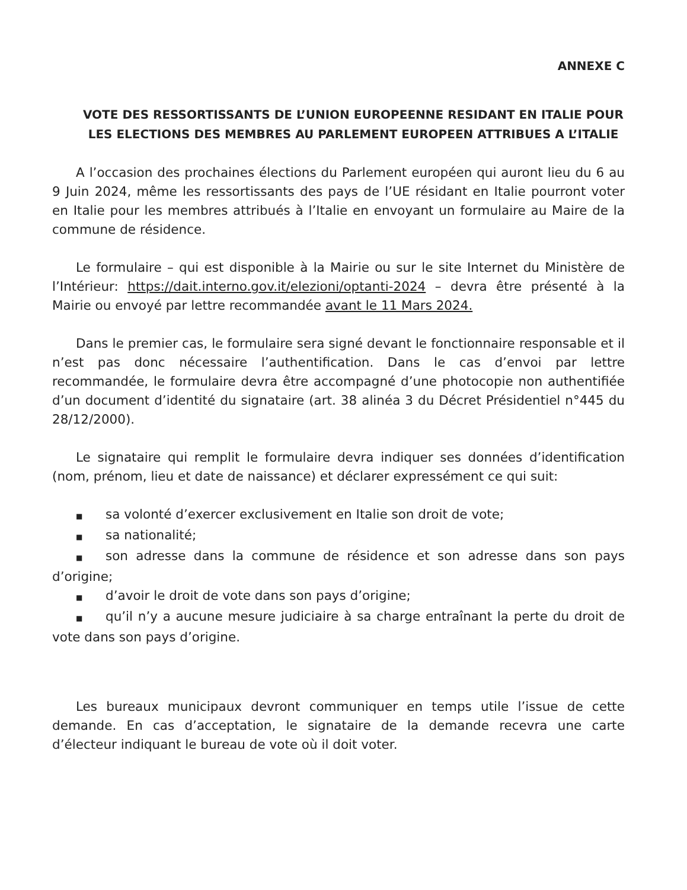ANNEXE C
VOTE DES RESSORTISSANTS DE L’UNION EUROPEENNE RESIDANT EN ITALIE POUR LES ELECTIONS DES MEMBRES AU PARLEMENT EUROPEEN ATTRIBUES A L’ITALIE
A l’occasion des prochaines élections du Parlement européen qui auront lieu du 6 au 9 Juin 2024, même les ressortissants des pays de l’UE résidant en Italie pourront voter en Italie pour les membres attribués à l’Italie en envoyant un formulaire au Maire de la commune de résidence.
Le formulaire – qui est disponible à la Mairie ou sur le site Internet du Ministère de l’Intérieur: https://dait.interno.gov.it/elezioni/optanti-2024 – devra être présenté à la Mairie ou envoyé par lettre recommandée avant le 11 Mars 2024.
Dans le premier cas, le formulaire sera signé devant le fonctionnaire responsable et il n’est pas donc nécessaire l’authentification. Dans le cas d’envoi par lettre recommandée, le formulaire devra être accompagné d’une photocopie non authentifiée d’un document d’identité du signataire (art. 38 alinéa 3 du Décret Présidentiel n°445 du 28/12/2000).
Le signataire qui remplit le formulaire devra indiquer ses données d’identification (nom, prénom, lieu et date de naissance) et déclarer expressément ce qui suit:
■ sa volonté d’exercer exclusivement en Italie son droit de vote;
■ sa nationalité;
■ son adresse dans la commune de résidence et son adresse dans son pays d’origine;
■ d’avoir le droit de vote dans son pays d’origine;
■ qu’il n’y a aucune mesure judiciaire à sa charge entraînant la perte du droit de vote dans son pays d’origine.
Les bureaux municipaux devront communiquer en temps utile l’issue de cette demande. En cas d’acceptation, le signataire de la demande recevra une carte d’électeur indiquant le bureau de vote où il doit voter.